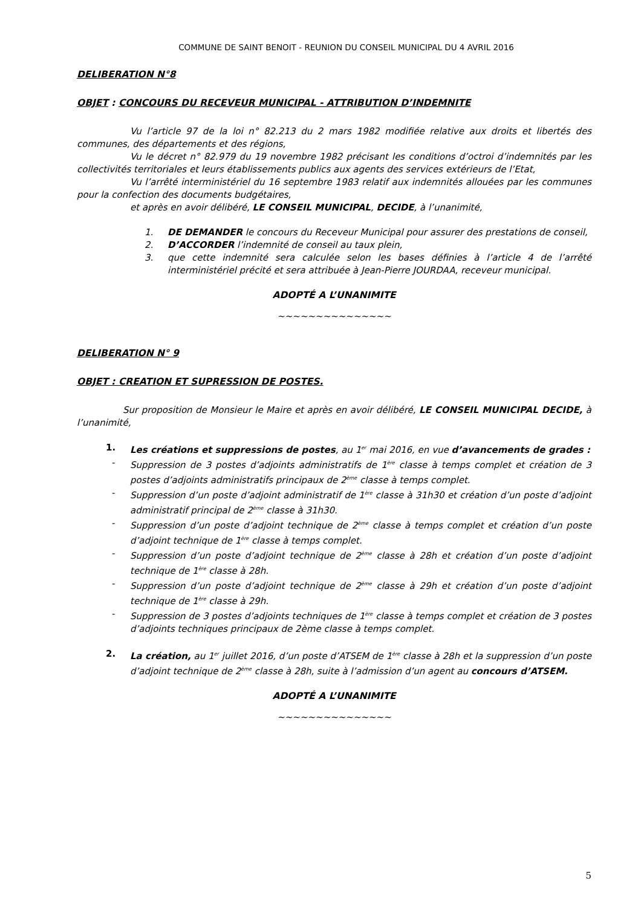COMMUNE DE SAINT BENOIT - REUNION DU CONSEIL MUNICIPAL DU 4 AVRIL 2016
DELIBERATION N°8
OBJET : CONCOURS DU RECEVEUR MUNICIPAL - ATTRIBUTION D’INDEMNITE
Vu l’article 97 de la loi n° 82.213 du 2 mars 1982 modifiée relative aux droits et libertés des communes, des départements et des régions,
Vu le décret n° 82.979 du 19 novembre 1982 précisant les conditions d’octroi d’indemnités par les collectivités territoriales et leurs établissements publics aux agents des services extérieurs de l’Etat,
Vu l’arrêté interministériel du 16 septembre 1983 relatif aux indemnités allouées par les communes pour la confection des documents budgétaires,
et après en avoir délibéré, LE CONSEIL MUNICIPAL, DECIDE, à l’unanimité,
1. DE DEMANDER le concours du Receveur Municipal pour assurer des prestations de conseil,
2. D’ACCORDER l’indemnité de conseil au taux plein,
3. que cette indemnité sera calculée selon les bases définies à l’article 4 de l’arrêté interministériel précité et sera attribuée à Jean-Pierre JOURDAA, receveur municipal.
ADOPTÉ A L’UNANIMITE
~~~~~~~~~~~~~~~
DELIBERATION N° 9
OBJET : CREATION ET SUPRESSION DE POSTES.
Sur proposition de Monsieur le Maire et après en avoir délibéré, LE CONSEIL MUNICIPAL DECIDE, à l’unanimité,
1. Les créations et suppressions de postes, au 1<sup>er</sup> mai 2016, en vue d’avancements de grades :
- Suppression de 3 postes d’adjoints administratifs de 1<sup>ère</sup> classe à temps complet et création de 3 postes d’adjoints administratifs principaux de 2<sup>ème</sup> classe à temps complet.
- Suppression d’un poste d’adjoint administratif de 1<sup>ère</sup> classe à 31h30 et création d’un poste d’adjoint administratif principal de 2<sup>ème</sup> classe à 31h30.
- Suppression d’un poste d’adjoint technique de 2<sup>ème</sup> classe à temps complet et création d’un poste d’adjoint technique de 1<sup>ère</sup> classe à temps complet.
- Suppression d’un poste d’adjoint technique de 2<sup>ème</sup> classe à 28h et création d’un poste d’adjoint technique de 1<sup>ère</sup> classe à 28h.
- Suppression d’un poste d’adjoint technique de 2<sup>ème</sup> classe à 29h et création d’un poste d’adjoint technique de 1<sup>ère</sup> classe à 29h.
- Suppression de 3 postes d’adjoints techniques de 1<sup>ère</sup> classe à temps complet et création de 3 postes d’adjoints techniques principaux de 2ème classe à temps complet.
2. La création, au 1<sup>er</sup> juillet 2016, d’un poste d’ATSEM de 1<sup>ère</sup> classe à 28h et la suppression d’un poste d’adjoint technique de 2<sup>ème</sup> classe à 28h, suite à l’admission d’un agent au concours d’ATSEM.
ADOPTÉ A L’UNANIMITE
~~~~~~~~~~~~~~~
5